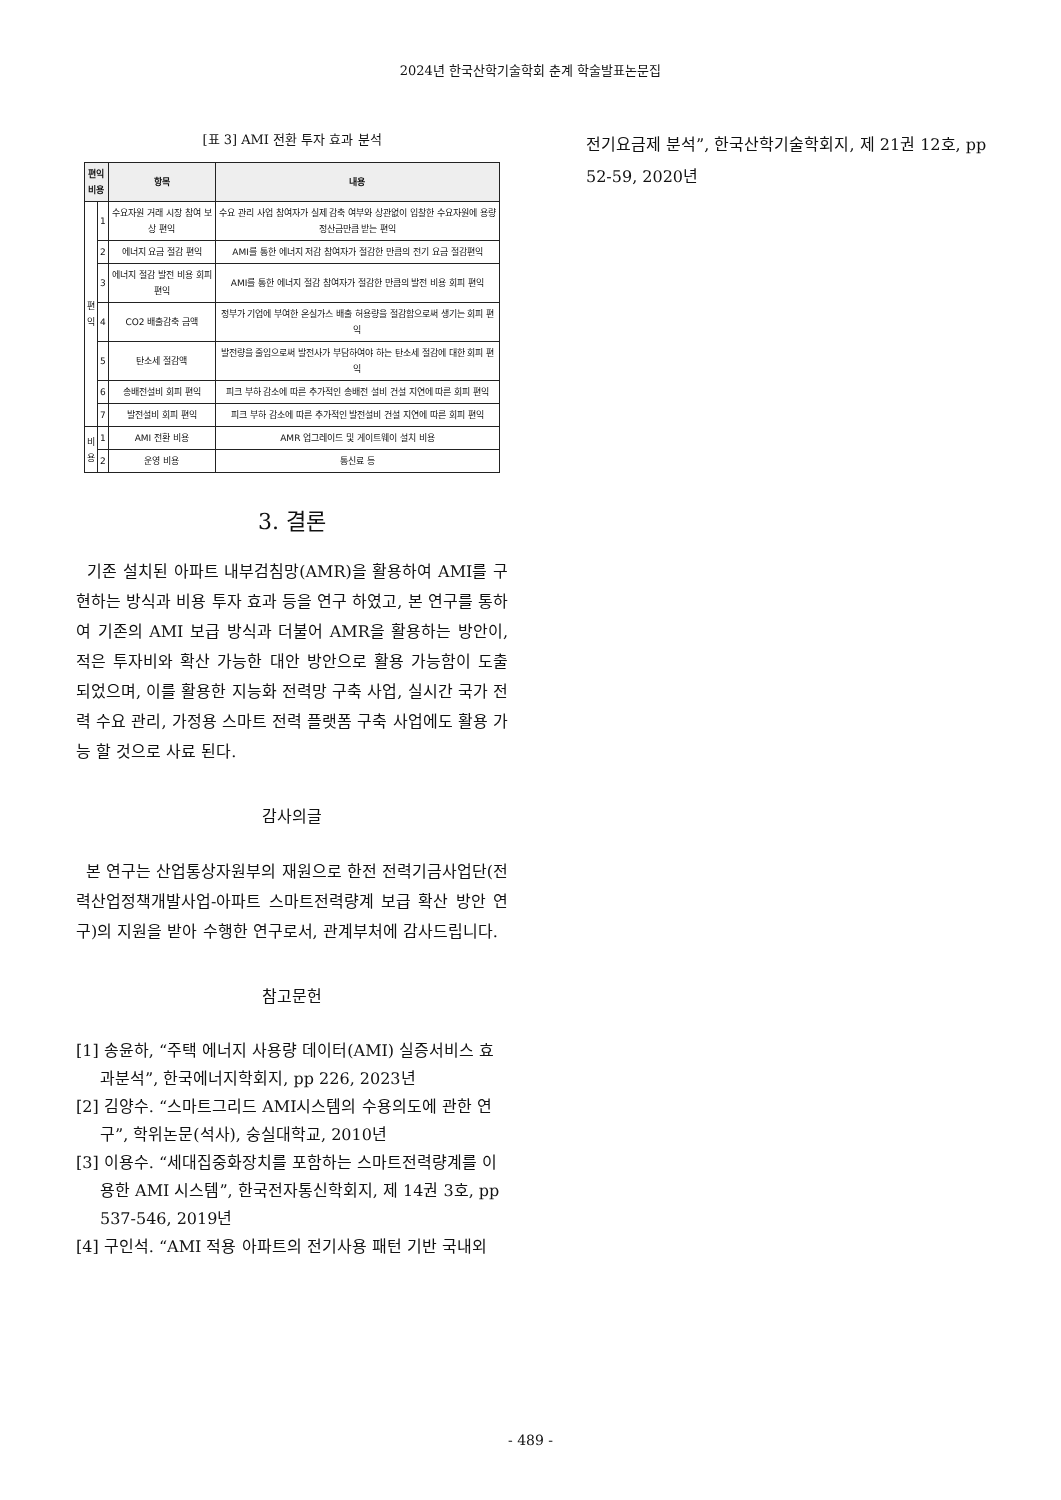2024년 한국산학기술학회 춘계 학술발표논문집
[표 3] AMI 전환 투자 효과 분석
| 편익 비용 | | 항목 | 내용 |
| --- | --- | --- | --- |
| 편 익 | 1 | 수요자원 거래 시장 참여 보상 편익 | 수요 관리 사업 참여자가 실제 감축 여부와 상관없이 입찰한 수요자원에 용량정산금만큼 받는 편익 |
| | 2 | 에너지 요금 절감 편익 | AMI를 통한 에너지 저감 참여자가 절감한 만큼의 전기 요금 절감편익 |
| | 3 | 에너지 절감 발전 비용 회피 편익 | AMI를 통한 에너지 절감 참여자가 절감한 만큼의 발전 비용 회피 편익 |
| | 4 | CO2 배출감축 금액 | 정부가 기업에 부여한 온실가스 배출 허용량을 절감함으로써 생기는 회피 편익 |
| | 5 | 탄소세 절감액 | 발전량을 줄임으로써 발전사가 부담하여야 하는 탄소세 절감에 대한 회피 편익 |
| | 6 | 송배전설비 회피 편익 | 피크 부하 감소에 따른 추가적인 송배전 설비 건설 지연에 따른 회피 편익 |
| | 7 | 발전설비 회피 편익 | 피크 부하 감소에 따른 추가적인 발전설비 건설 지연에 따른 회피 편익 |
| 비 용 | 1 | AMI 전환 비용 | AMR 업그레이드 및 게이트웨이 설치 비용 |
| | 2 | 운영 비용 | 통신료 등 |
3. 결론
기존 설치된 아파트 내부검침망(AMR)을 활용하여 AMI를 구현하는 방식과 비용 투자 효과 등을 연구 하였고, 본 연구를 통하여 기존의 AMI 보급 방식과 더불어 AMR을 활용하는 방안이, 적은 투자비와 확산 가능한 대안 방안으로 활용 가능함이 도출 되었으며, 이를 활용한 지능화 전력망 구축 사업, 실시간 국가 전력 수요 관리, 가정용 스마트 전력 플랫폼 구축 사업에도 활용 가능 할 것으로 사료 된다.
감사의글
본 연구는 산업통상자원부의 재원으로 한전 전력기금사업단(전력산업정책개발사업-아파트 스마트전력량계 보급 확산 방안 연구)의 지원을 받아 수행한 연구로서, 관계부처에 감사드립니다.
참고문헌
[1] 송윤하, “주택 에너지 사용량 데이터(AMI) 실증서비스 효과분석”, 한국에너지학회지, pp 226, 2023년
[2] 김양수. “스마트그리드 AMI시스템의 수용의도에 관한 연구”, 학위논문(석사), 숭실대학교, 2010년
[3] 이용수. “세대집중화장치를 포함하는 스마트전력량계를 이용한 AMI 시스템”, 한국전자통신학회지, 제 14권 3호, pp 537-546, 2019년
[4] 구인석. “AMI 적용 아파트의 전기사용 패턴 기반 국내외
전기요금제 분석”, 한국산학기술학회지, 제 21권 12호, pp 52-59, 2020년
- 489 -